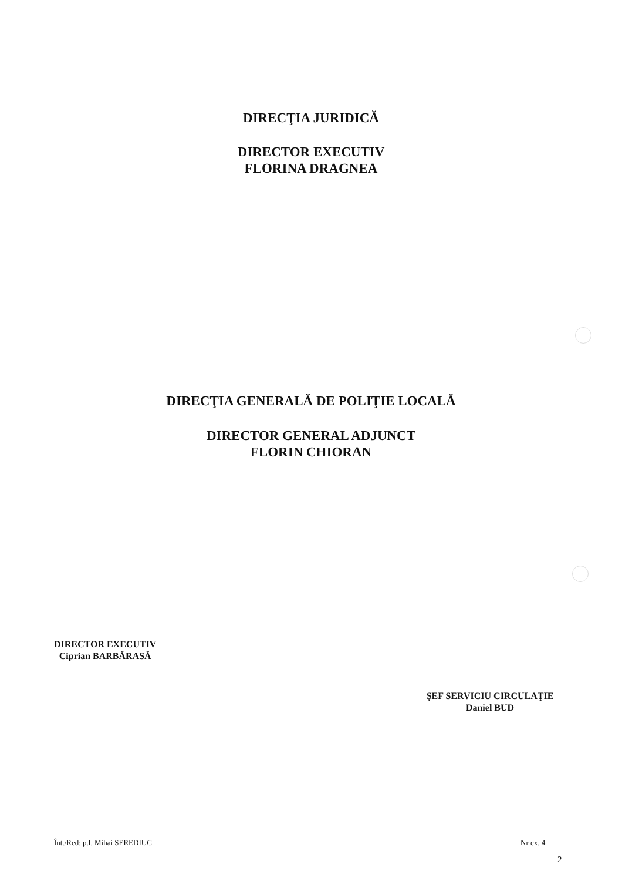DIRECŢIA JURIDICĂ
DIRECTOR EXECUTIV
FLORINA DRAGNEA
DIRECŢIA GENERALĂ DE POLIŢIE LOCALĂ
DIRECTOR GENERAL ADJUNCT
FLORIN CHIORAN
DIRECTOR EXECUTIV
Ciprian BARBĂRASĂ
ŞEF SERVICIU CIRCULAŢIE
Daniel BUD
Înt./Red: p.l. Mihai SEREDIUC Nr ex. 4
2